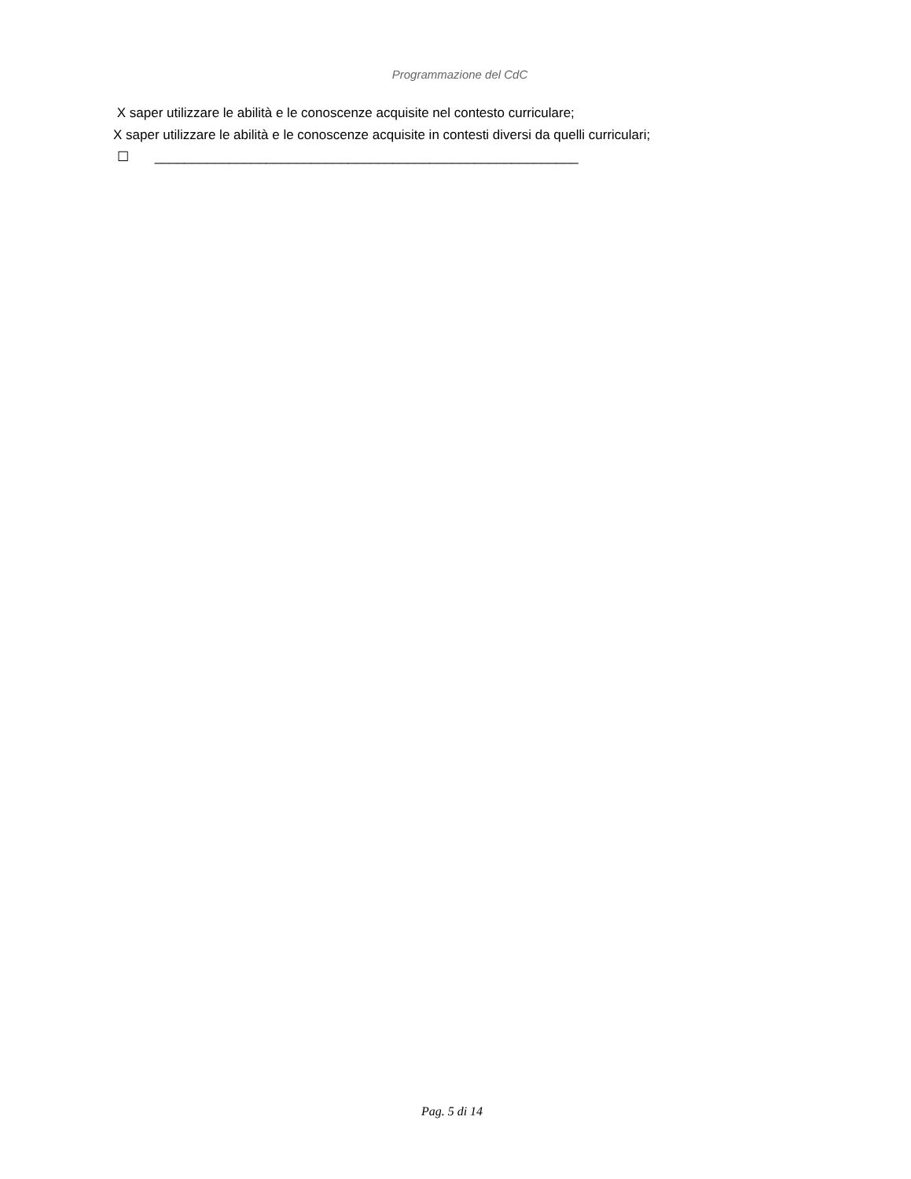Programmazione del CdC
X saper utilizzare le abilità e le conoscenze acquisite nel contesto curriculare;
X saper utilizzare le abilità e le conoscenze acquisite in contesti diversi da quelli curriculari;
☐ _________________________________________________________
Pag. 5 di 14